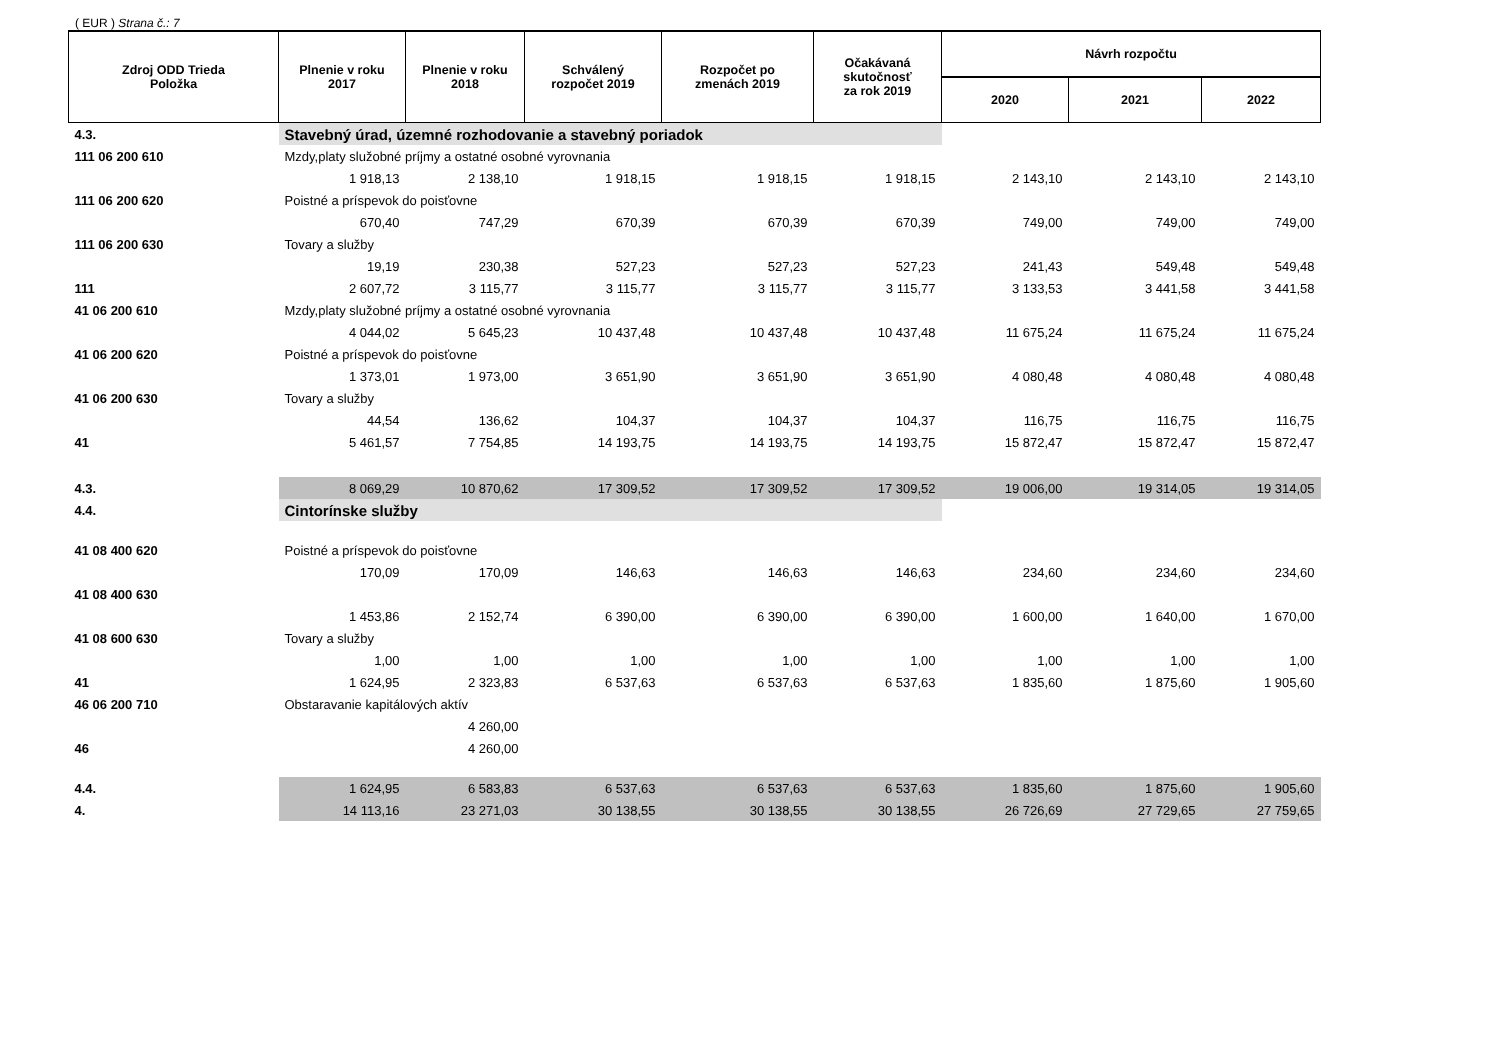( EUR ) Strana č.: 7
| Zdroj ODD Trieda Položka | Plnenie v roku 2017 | Plnenie v roku 2018 | Schválený rozpočet 2019 | Rozpočet po zmenách 2019 | Očakávaná skutočnosť za rok 2019 | Návrh rozpočtu | | |
| --- | --- | --- | --- | --- | --- | --- | --- | --- |
| | | | | | | 2020 | 2021 | 2022 |
| 4.3. | Stavebný úrad, územné rozhodovanie a stavebný poriadok | | | | | | | |
| 111 06 200 610 | Mzdy,platy služobné príjmy a ostatné osobné vyrovnania | | | | | | | |
| | 1 918,13 | 2 138,10 | 1 918,15 | 1 918,15 | 1 918,15 | 2 143,10 | 2 143,10 | 2 143,10 |
| 111 06 200 620 | Poistné a príspevok do poisťovne | | | | | | | |
| | 670,40 | 747,29 | 670,39 | 670,39 | 670,39 | 749,00 | 749,00 | 749,00 |
| 111 06 200 630 | Tovary a služby | | | | | | | |
| | 19,19 | 230,38 | 527,23 | 527,23 | 527,23 | 241,43 | 549,48 | 549,48 |
| 111 | 2 607,72 | 3 115,77 | 3 115,77 | 3 115,77 | 3 115,77 | 3 133,53 | 3 441,58 | 3 441,58 |
| 41 06 200 610 | Mzdy,platy služobné príjmy a ostatné osobné vyrovnania | | | | | | | |
| | 4 044,02 | 5 645,23 | 10 437,48 | 10 437,48 | 10 437,48 | 11 675,24 | 11 675,24 | 11 675,24 |
| 41 06 200 620 | Poistné a príspevok do poisťovne | | | | | | | |
| | 1 373,01 | 1 973,00 | 3 651,90 | 3 651,90 | 3 651,90 | 4 080,48 | 4 080,48 | 4 080,48 |
| 41 06 200 630 | Tovary a služby | | | | | | | |
| | 44,54 | 136,62 | 104,37 | 104,37 | 104,37 | 116,75 | 116,75 | 116,75 |
| 41 | 5 461,57 | 7 754,85 | 14 193,75 | 14 193,75 | 14 193,75 | 15 872,47 | 15 872,47 | 15 872,47 |
| 4.3. | 8 069,29 | 10 870,62 | 17 309,52 | 17 309,52 | 17 309,52 | 19 006,00 | 19 314,05 | 19 314,05 |
| 4.4. | Cintorínske služby | | | | | | | |
| 41 08 400 620 | Poistné a príspevok do poisťovne | | | | | | | |
| | 170,09 | 170,09 | 146,63 | 146,63 | 146,63 | 234,60 | 234,60 | 234,60 |
| 41 08 400 630 | | | | | | | | |
| | 1 453,86 | 2 152,74 | 6 390,00 | 6 390,00 | 6 390,00 | 1 600,00 | 1 640,00 | 1 670,00 |
| 41 08 600 630 | Tovary a služby | | | | | | | |
| | 1,00 | 1,00 | 1,00 | 1,00 | 1,00 | 1,00 | 1,00 | 1,00 |
| 41 | 1 624,95 | 2 323,83 | 6 537,63 | 6 537,63 | 6 537,63 | 1 835,60 | 1 875,60 | 1 905,60 |
| 46 06 200 710 | Obstaravanie kapitálových aktív | | | | | | | |
| | | 4 260,00 | | | | | | |
| 46 | | 4 260,00 | | | | | | |
| 4.4. | 1 624,95 | 6 583,83 | 6 537,63 | 6 537,63 | 6 537,63 | 1 835,60 | 1 875,60 | 1 905,60 |
| 4. | 14 113,16 | 23 271,03 | 30 138,55 | 30 138,55 | 30 138,55 | 26 726,69 | 27 729,65 | 27 759,65 |